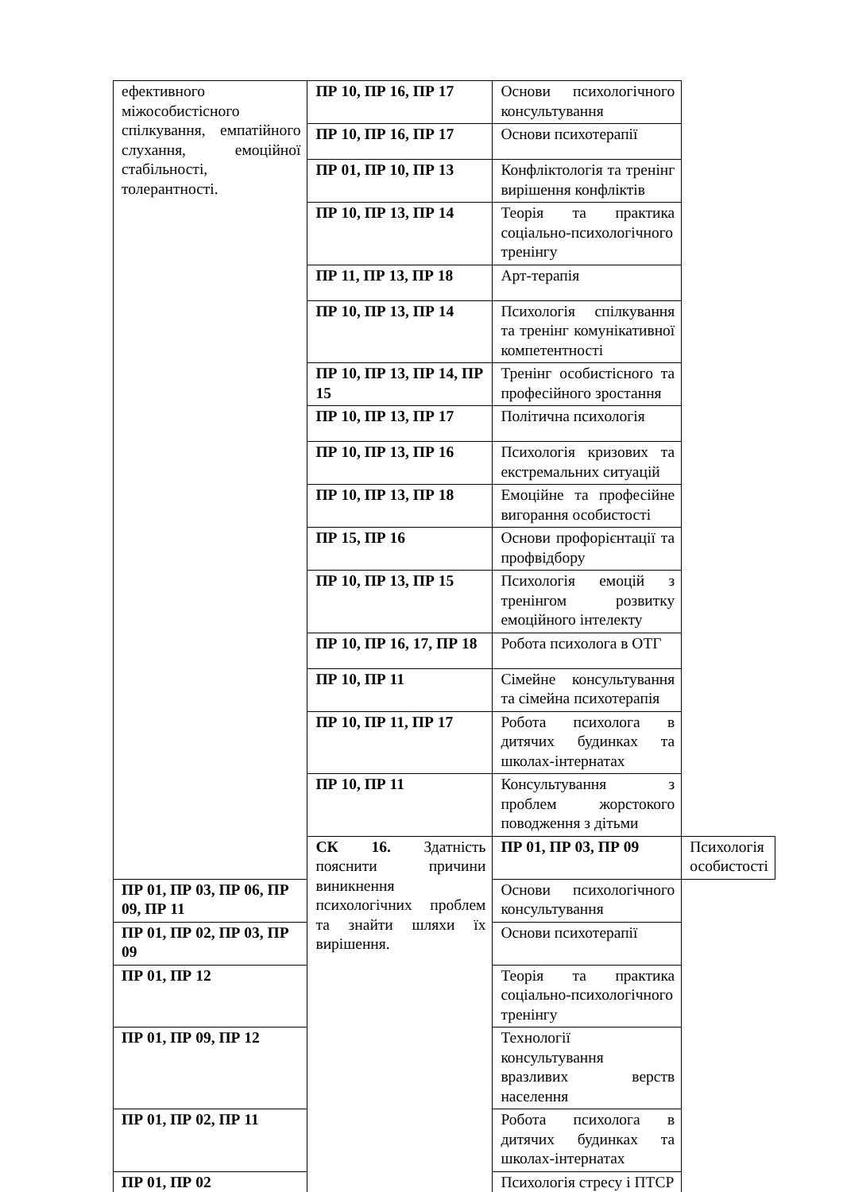| ефективного міжособистісного спілкування, емпатійного слухання, емоційної стабільності, толерантності. | ПР 10, ПР 16, ПР 17 | Основи психологічного консультування | |
| | ПР 10, ПР 16, ПР 17 | Основи психотерапії | |
| | ПР 01, ПР 10, ПР 13 | Конфліктологія та тренінг вирішення конфліктів | |
| | ПР 10, ПР 13, ПР 14 | Теорія та практика соціально-психологічного тренінгу | |
| | ПР 11, ПР 13, ПР 18 | Арт-терапія | |
| | ПР 10, ПР 13, ПР 14 | Психологія спілкування та тренінг комунікативної компетентності | |
| | ПР 10, ПР 13, ПР 14, ПР 15 | Тренінг особистісного та професійного зростання | |
| | ПР 10, ПР 13, ПР 17 | Політична психологія | |
| | ПР 10, ПР 13, ПР 16 | Психологія кризових та екстремальних ситуацій | |
| | ПР 10, ПР 13, ПР 18 | Емоційне та професійне вигорання особистості | |
| | ПР 15, ПР 16 | Основи профорієнтації та профвідбору | |
| | ПР 10, ПР 13, ПР 15 | Психологія емоцій з тренінгом розвитку емоційного інтелекту | |
| | ПР 10, ПР 16, 17, ПР 18 | Робота психолога в ОТГ | |
| | ПР 10, ПР 11 | Сімейне консультування та сімейна психотерапія | |
| | ПР 10, ПР 11, ПР 17 | Робота психолога в дитячих будинках та школах-інтернатах | |
| | ПР 10, ПР 11 | Консультування з проблем жорстокого поводження з дітьми | |
| | СК 16. Здатність пояснити причини виникнення психологічних проблем та знайти шляхи їх вирішення. | ПР 01, ПР 03, ПР 09 | Психологія особистості |
| ПР 01, ПР 03, ПР 06, ПР 09, ПР 11 | | Основи психологічного консультування | |
| ПР 01, ПР 02, ПР 03, ПР 09 | | Основи психотерапії | |
| ПР 01, ПР 12 | | Теорія та практика соціально-психологічного тренінгу | |
| ПР 01, ПР 09, ПР 12 | | Технології консультування вразливих верств населення | |
| ПР 01, ПР 02, ПР 11 | | Робота психолога в дитячих будинках та школах-інтернатах | |
| ПР 01, ПР 02 | | Психологія стресу і ПТСР | |